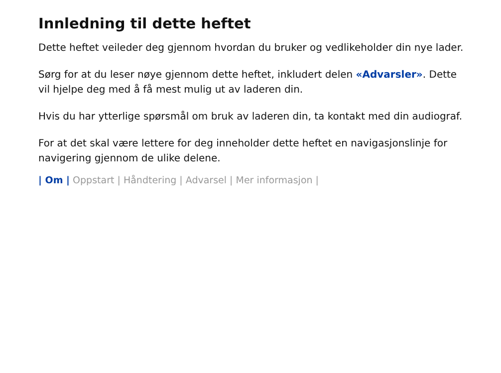Innledning til dette heftet
Dette heftet veileder deg gjennom hvordan du bruker og vedlikeholder din nye lader.
Sørg for at du leser nøye gjennom dette heftet, inkludert delen «Advarsler». Dette vil hjelpe deg med å få mest mulig ut av laderen din.
Hvis du har ytterlige spørsmål om bruk av laderen din, ta kontakt med din audiograf.
For at det skal være lettere for deg inneholder dette heftet en navigasjonslinje for navigering gjennom de ulike delene.
| Om | Oppstart | Håndtering | Advarsel | Mer informasjon |